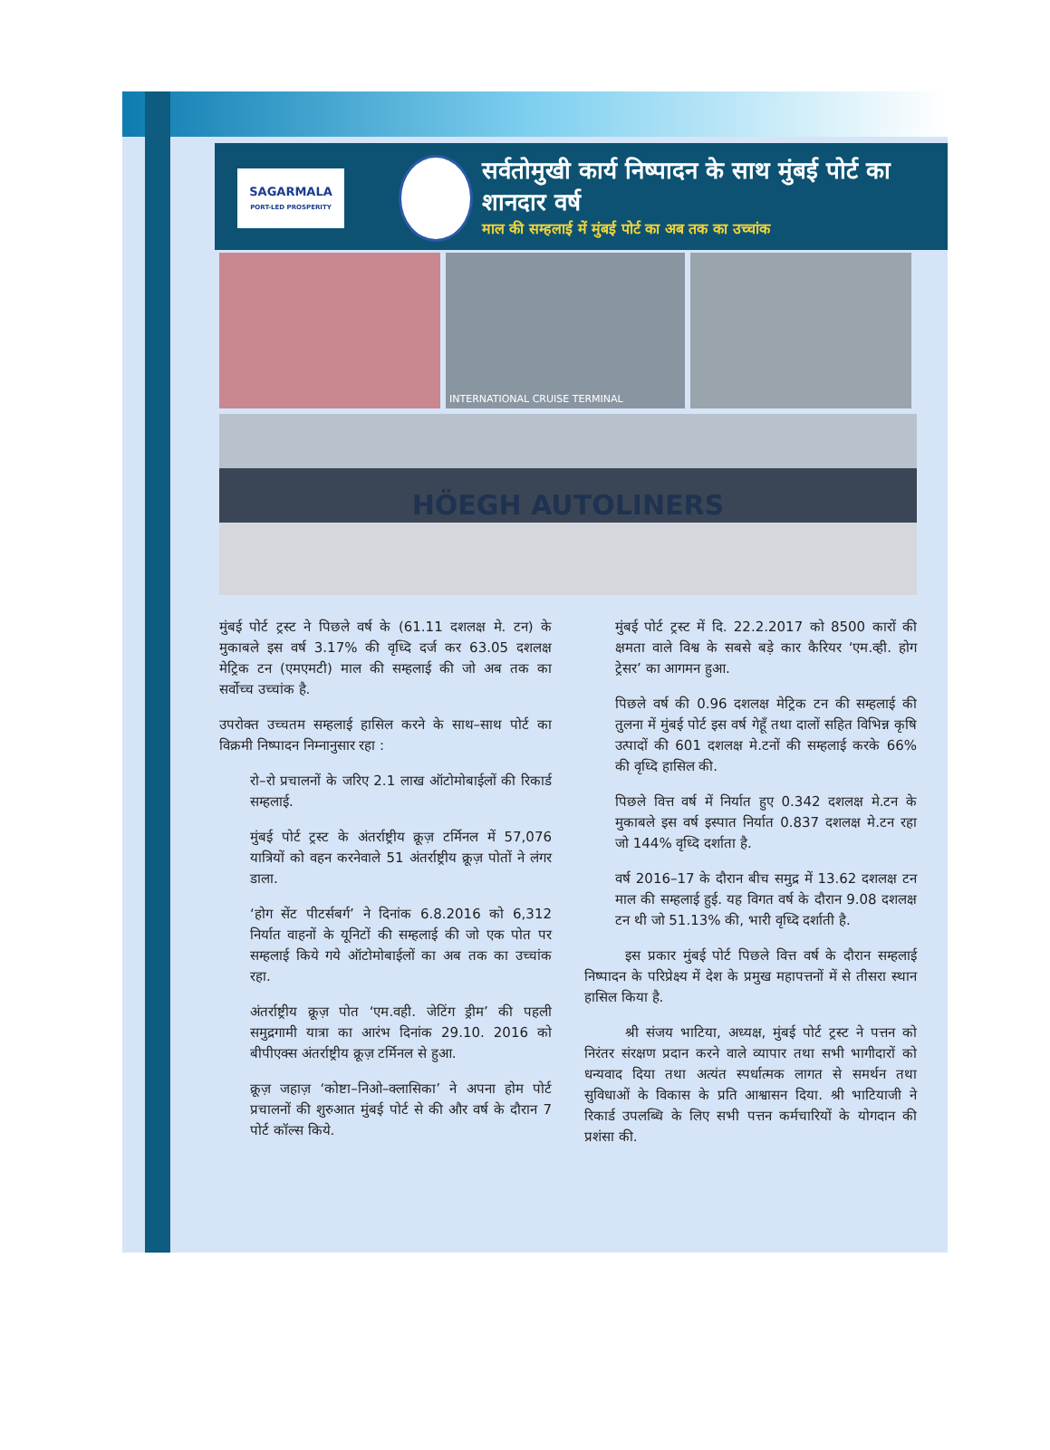SAGARMALA
PORT-LED PROSPERITY
सर्वतोमुखी कार्य निष्पादन के साथ मुंबई पोर्ट का शानदार वर्ष
माल की सम्हलाई में मुंबई पोर्ट का अब तक का उच्चांक
INTERNATIONAL CRUISE TERMINAL
HÖEGH AUTOLINERS
मुंबई पोर्ट ट्रस्ट ने पिछले वर्ष के (61.11 दशलक्ष मे. टन) के मुकाबले इस वर्ष 3.17% की वृध्दि दर्ज कर 63.05 दशलक्ष मेट्रिक टन (एमएमटी) माल की सम्हलाई की जो अब तक का सर्वोच्च उच्चांक है.
उपरोक्त उच्चतम सम्हलाई हासिल करने के साथ–साथ पोर्ट का विक्रमी निष्पादन निम्नानुसार रहा :
रो–रो प्रचालनों के जरिए 2.1 लाख ऑटोमोबाईलों की रिकार्ड सम्हलाई.
मुंबई पोर्ट ट्रस्ट के अंतर्राष्ट्रीय क्रूज़ टर्मिनल में 57,076 यात्रियों को वहन करनेवाले 51 अंतर्राष्ट्रीय क्रूज़ पोतों ने लंगर डाला.
‘होग सेंट पीटर्सबर्ग’ ने दिनांक 6.8.2016 को 6,312 निर्यात वाहनों के यूनिटों की सम्हलाई की जो एक पोत पर सम्हलाई किये गये ऑटोमोबाईलों का अब तक का उच्चांक रहा.
अंतर्राष्ट्रीय क्रूज़ पोत ‘एम.वही. जेटिंग ड्रीम’ की पहली समुद्रगामी यात्रा का आरंभ दिनांक 29.10. 2016 को बीपीएक्स अंतर्राष्ट्रीय क्रूज़ टर्मिनल से हुआ.
क्रूज़ जहाज़ ‘कोष्टा–निओ–क्लासिका’ ने अपना होम पोर्ट प्रचालनों की शुरुआत मुंबई पोर्ट से की और वर्ष के दौरान 7 पोर्ट कॉल्स किये.
मुंबई पोर्ट ट्रस्ट में दि. 22.2.2017 को 8500 कारों की क्षमता वाले विश्व के सबसे बड़े कार कैरियर ‘एम.व्ही. होग ट्रेसर’ का आगमन हुआ.
पिछले वर्ष की 0.96 दशलक्ष मेट्रिक टन की सम्हलाई की तुलना में मुंबई पोर्ट इस वर्ष गेहूँ तथा दालों सहित विभिन्न कृषि उत्पादों की 601 दशलक्ष मे.टनों की सम्हलाई करके 66% की वृध्दि हासिल की.
पिछले वित्त वर्ष में निर्यात हुए 0.342 दशलक्ष मे.टन के मुकाबले इस वर्ष इस्पात निर्यात 0.837 दशलक्ष मे.टन रहा जो 144% वृध्दि दर्शाता है.
वर्ष 2016–17 के दौरान बीच समुद्र में 13.62 दशलक्ष टन माल की सम्हलाई हुई. यह विगत वर्ष के दौरान 9.08 दशलक्ष टन थी जो 51.13% की, भारी वृध्दि दर्शाती है.
   इस प्रकार मुंबई पोर्ट पिछले वित्त वर्ष के दौरान सम्हलाई निष्पादन के परिप्रेक्ष्य में देश के प्रमुख महापत्तनों में से तीसरा स्थान हासिल किया है.
   श्री संजय भाटिया, अध्यक्ष, मुंबई पोर्ट ट्रस्ट ने पत्तन को निरंतर संरक्षण प्रदान करने वाले व्यापार तथा सभी भागीदारों को धन्यवाद दिया तथा अत्यंत स्पर्धात्मक लागत से समर्थन तथा सुविधाओं के विकास के प्रति आश्वासन दिया. श्री भाटियाजी ने रिकार्ड उपलब्धि के लिए सभी पत्तन कर्मचारियों के योगदान की प्रशंसा की.